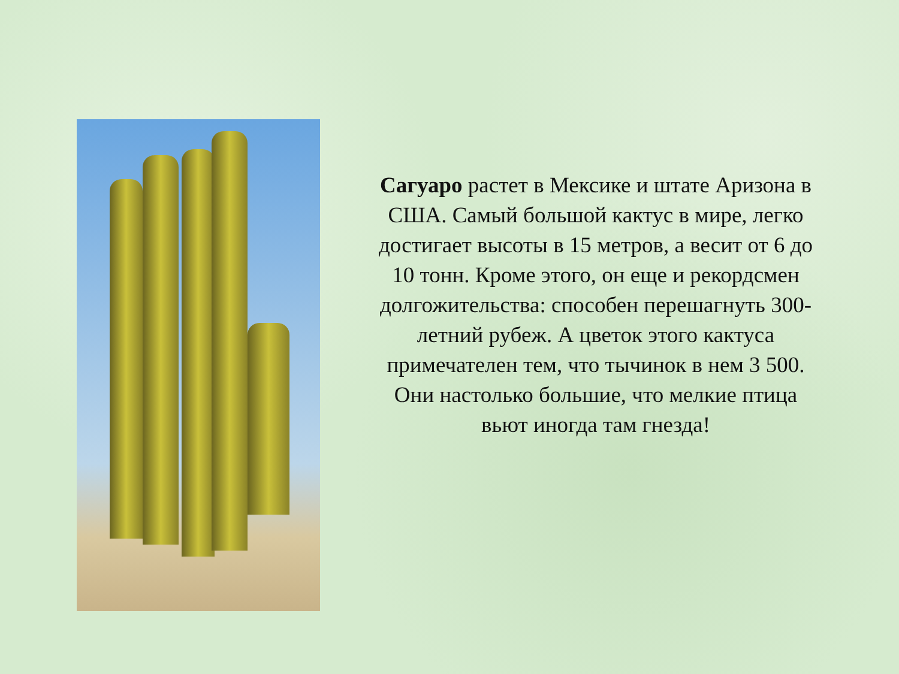Сагуаро растет в Мексике и штате Аризона в США. Самый большой кактус в мире, легко достигает высоты в 15 метров, а весит от 6 до 10 тонн. Кроме этого, он еще и рекордсмен долгожительства: способен перешагнуть 300-летний рубеж. А цветок этого кактуса примечателен тем, что тычинок в нем 3 500. Они настолько большие, что мелкие птица вьют иногда там гнезда!